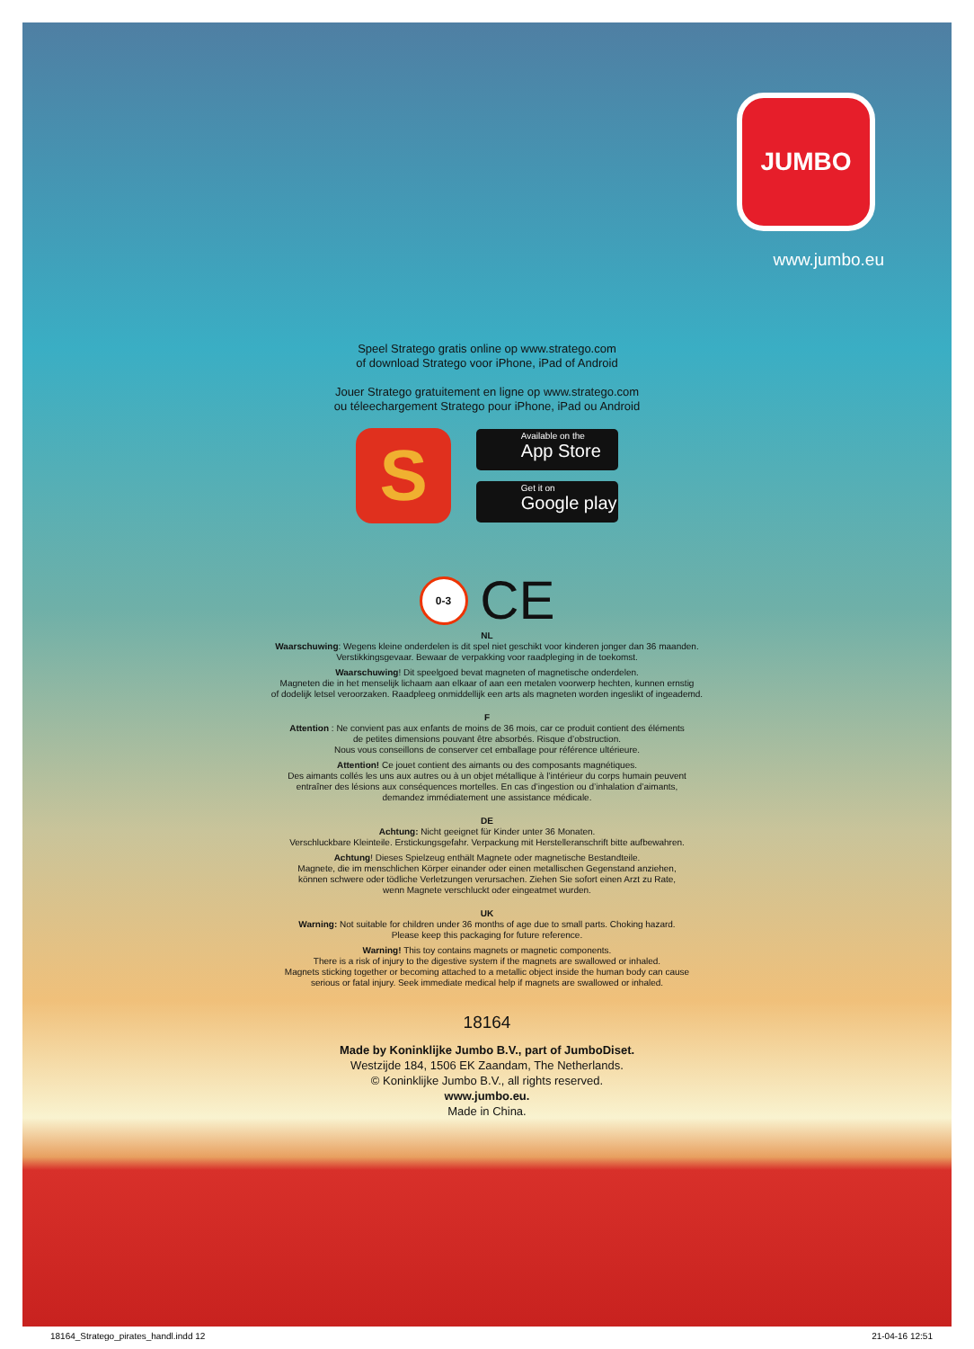JUMBO
www.jumbo.eu
Speel Stratego gratis online op www.stratego.com
of download Stratego voor iPhone, iPad of Android
Jouer Stratego gratuitement en ligne op www.stratego.com
ou téleechargement Stratego pour iPhone, iPad ou Android
S
Available on the
App Store
Get it on
Google play
0-3
CE
NL
Waarschuwing: Wegens kleine onderdelen is dit spel niet geschikt voor kinderen jonger dan 36 maanden.
Verstikkingsgevaar. Bewaar de verpakking voor raadpleging in de toekomst.
Waarschuwing! Dit speelgoed bevat magneten of magnetische onderdelen.
Magneten die in het menselijk lichaam aan elkaar of aan een metalen voorwerp hechten, kunnen ernstig
of dodelijk letsel veroorzaken. Raadpleeg onmiddellijk een arts als magneten worden ingeslikt of ingeademd.
F
Attention : Ne convient pas aux enfants de moins de 36 mois, car ce produit contient des éléments
de petites dimensions pouvant être absorbés. Risque d’obstruction.
Nous vous conseillons de conserver cet emballage pour référence ultérieure.
Attention! Ce jouet contient des aimants ou des composants magnétiques.
Des aimants collés les uns aux autres ou à un objet métallique à l’intérieur du corps humain peuvent
entraîner des lésions aux conséquences mortelles. En cas d’ingestion ou d’inhalation d’aimants,
demandez immédiatement une assistance médicale.
DE
Achtung: Nicht geeignet für Kinder unter 36 Monaten.
Verschluckbare Kleinteile. Erstickungsgefahr. Verpackung mit Herstelleranschrift bitte aufbewahren.
Achtung! Dieses Spielzeug enthält Magnete oder magnetische Bestandteile.
Magnete, die im menschlichen Körper einander oder einen metallischen Gegenstand anziehen,
können schwere oder tödliche Verletzungen verursachen. Ziehen Sie sofort einen Arzt zu Rate,
wenn Magnete verschluckt oder eingeatmet wurden.
UK
Warning: Not suitable for children under 36 months of age due to small parts. Choking hazard.
Please keep this packaging for future reference.
Warning! This toy contains magnets or magnetic components.
There is a risk of injury to the digestive system if the magnets are swallowed or inhaled.
Magnets sticking together or becoming attached to a metallic object inside the human body can cause
serious or fatal injury. Seek immediate medical help if magnets are swallowed or inhaled.
18164
Made by Koninklijke Jumbo B.V., part of JumboDiset.
Westzijde 184, 1506 EK Zaandam, The Netherlands.
© Koninklijke Jumbo B.V., all rights reserved.
www.jumbo.eu.
Made in China.
18164_Stratego_pirates_handl.indd 12
21-04-16 12:51